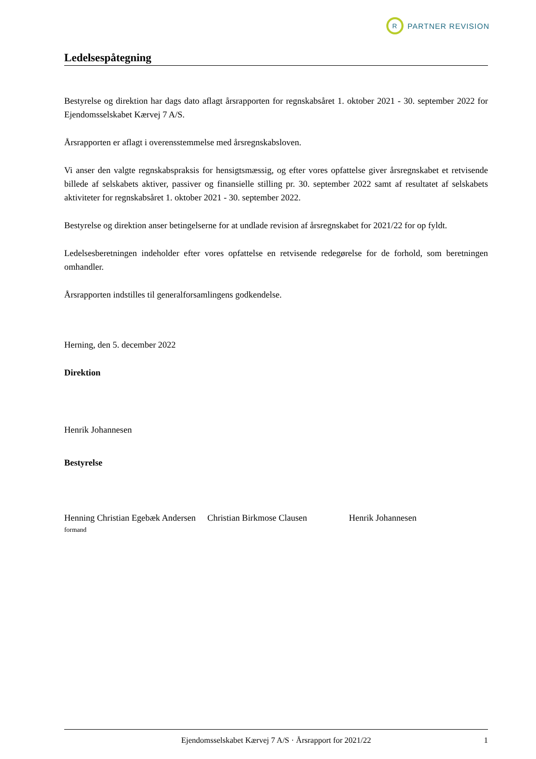R
PARTNER REVISION
Ledelsespåtegning
Bestyrelse og direktion har dags dato aflagt årsrapporten for regnskabsåret 1. oktober 2021 - 30. september 2022 for Ejendomsselskabet Kærvej 7 A/S.
Årsrapporten er aflagt i overensstemmelse med årsregnskabsloven.
Vi anser den valgte regnskabspraksis for hensigtsmæssig, og efter vores opfattelse giver årsregnskabet et retvisende billede af selskabets aktiver, passiver og finansielle stilling pr. 30. september 2022 samt af resultatet af selskabets aktiviteter for regnskabsåret 1. oktober 2021 - 30. september 2022.
Bestyrelse og direktion anser betingelserne for at undlade revision af årsregnskabet for 2021/22 for op fyldt.
Ledelsesberetningen indeholder efter vores opfattelse en retvisende redegørelse for de forhold, som beretningen omhandler.
Årsrapporten indstilles til generalforsamlingens godkendelse.
Herning, den 5. december 2022
Direktion
Henrik Johannesen
Bestyrelse
Henning Christian Egebæk Andersen
formand
Christian Birkmose Clausen Henrik Johannesen
Ejendomsselskabet Kærvej 7 A/S · Årsrapport for 2021/22 1